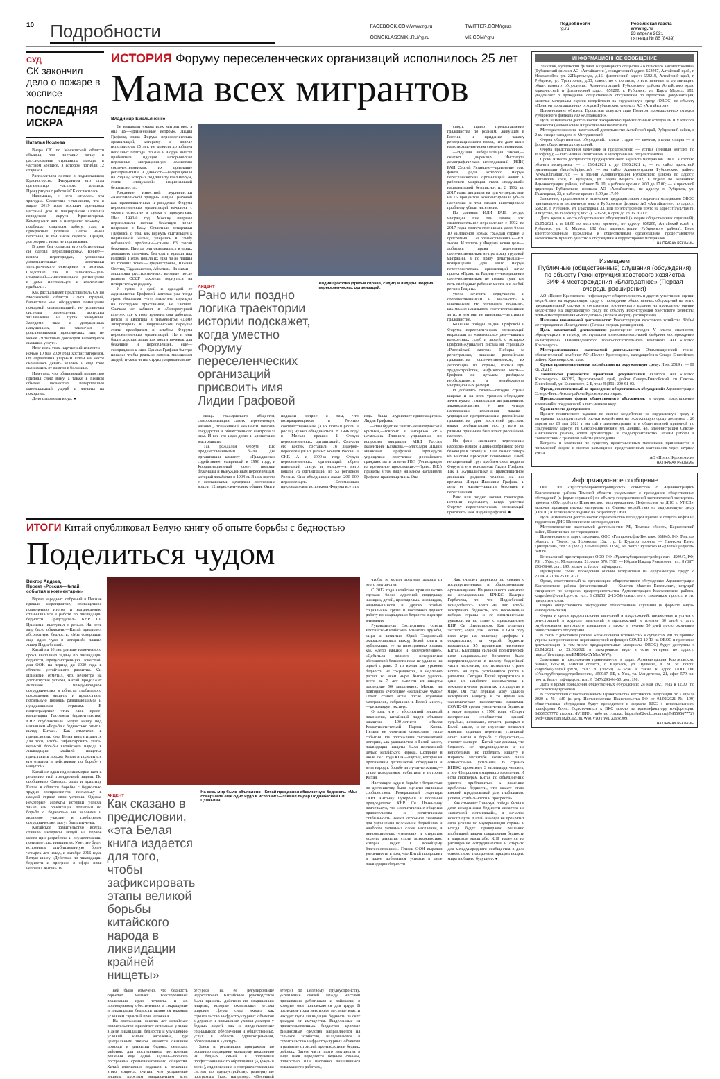10
Подробности
FACEBOOK.COM/www.rg.ru
ODNOKLASSNIKI.RU/rg.ru
TWITTER.COM/rgrus
VK.COM/rgru
Подробности
rg.ru
Российская газета
www.rg.ru
23 апреля 2021
пятница № 88 (8439)
СУД
СК закончил дело о пожаре в хосписе
ПОСЛЕДНЯЯ ИСКРА
Наталья Козлова
Вчера СК по Московской области объявил, что поставил точку в расследовании страшного пожара в частном хосписе, в котором погибли 12 стариков.
Располагался хоспис в подмосковном Красногорске. Фигурантом его стал организатор частного хосписа. Прокуратура с работой СК согласилась.
Напомним, с чего началась эта трагедия. Следствие установило, что в марте 2019 года москвич арендовал частный дом в микрорайоне Опалиха городского округа Красногорска. Коммерсант дал в интернете рекламу—пообещал старикам заботу, уход и прекрасные условия. Потом нанял персонал, в том числе сиделок. Правда, договоров с ними не подписывал.
В доме без согласия его собственника он сделал перепланировку. Точнее—возвел перегородки, установил дополнительные источники электрического освещения и розетки. Следствие так и записало—цель изменений—«максимальное размещение в доме постояльцев и извлечение прибыли».
Как рассказывает представитель СК по Московской области Ольга Врадий, бизнесмен «не оборудовал помещение пожарной сигнализацией, не установил системы оповещения, допустил захламление на путях эвакуации. Заведомо зная о допущенных нарушениях, он заключил с родственниками престарелых лиц не менее 29 типовых договоров возмездного оказания услуг».
Итог всех этих нарушений известен—ночью 10 мая 2020 года хоспис загорелся. От отравления угарным газом на месте скончалось девять человек и еще трое скончались от ожогов в больнице.
Известно, что обвиняемый полностью признал свою вину, а также в полном объеме возместил потерпевшим материальный ущерб и затраты на похороны.
Дело отправили в суд. ●
ИСТОРИЯ Форуму переселенческих организаций исполнилось 25 лет
Мама всех мигрантов
Владимир Емельяненко
Ее называли «мама всех мигрантов», а она их—«разнесенные ветром». Лидия Графова, глава Форума переселенческих организаций, которому в апреле исполнилось 25 лет, не дожила до юбилея неполных полгода. Но она и Форум вместе приблизили идущие исторические перемены: миграционную амнистию соотечественникам, их признание репатриантами и данность—возвращенцы на Родину, которых под защиту взял Форум, стали «подушкой» национальной безопасности.
Рождение известной журналистки «Комсомольской правды» Лидии Графовой как правозащитника и рождение Форума переселенческих организаций началось с «ожога совести» и сумки с продуктами. Шел 1990-й год. Москву впервые переполнили потоки беженцев после погромов в Баку. Страстные репортажи Графовой о том, как вернуть скитальцев к нормальной жизни, уперлись в глыбу небывалой проблемы—свыше 63 тысяч беженцев. Иногда они оказывались в одних домашних тапочках, без еды и крыши над головой. Потом пошла их едва ли не лавина из горячих точек—Приднестровье, Южная Осетия, Таджикистан, Абхазия... За ними—миллионы русскоязычных, которые после развала СССР захотели вернуться на историческую родину.
И сумок с едой и одеждой от журналистки Графовой, которая уже тогда среди беженцев стала символом надежды на последнее пристанище, не хватало. Сначала ее кабинет в «Литературной газете», где к тому времени она работала, потом и квартира в знаменитом «Доме литераторов» в Лаврушинском переулке стали прообразом и штабом Форума переселенческих организаций. Но и они были хороши лишь как места ночевок для беженцев и переселенцев, еще—сострадания к ним. Однако Графова быстро поняла: чтобы реально помочь миллионам людей, нужны четко структурированная по-
АКЦЕНТ
Рано или поздно логика траектории истории подскажет, когда уместно Форуму переселенческих организаций присвоить имя Лидии Графовой
Лидия Графова (третья справа, сидит) и лидеры Форума переселенческих организаций.
мощь гражданского общества, самоорганизация самих переселенцев, наконец, отлаженный механизм помощи государства и общественного контроля за ним. И все это надо долго и кропотливо выстраивать.
Так рождался Форум. Его предшественниками были две организации—комитет «Гражданское содействие», созданный в 1990 году, и Координационный совет помощи беженцам и вынужденным переселенцам, который заработал в 1994-м. В них вместе с московскими центрами постепенно вошли 12 переселенческих общин. Они и подняли вопрос о том, что возвращающимся в Россию соотечественникам (а их потоки росли и росли) нужно объединяться. В 1996 году в Москве прошел I Форум переселенческих организаций. Сначала его костяк составили 78 лидеров-переселенцев из разных концов России и СНГ. А в 2000-м году Форум переселенческих организаций обрел нынешний статус и «лицо»—в него вошли 76 организаций из 53 регионов России. Они объединили около 200 000 переселенцев. Бессменным председателем исполкома Форума все эти годы была журналист-правозащитник Лидия Графова.
—Нам будет не хватать ее материнской критики,—говорит в интервью «РГ» начальник Главного управления по вопросам миграции МВД России Валентина Казакова.—Благодаря Лидии Ивановне Графовой процедура упрощения получения российского гражданства и отмена РВП (Регистрация на временное проживание.—Прим. В.Е.) приняты в том виде, на каком настаивала Графова-правозащитник. Она
спорт, право предоставления гражданства по родным, живущим в России, и придание закону репатриационного права, что дает шанс на возвращение всем соотечественникам.
—Идущая либерализация закона,—считает директор Института демографических исследований (ИДИ) РАН Сергей Рязанцев,—признание того факта, ради которого Форум переселенческих организаций живет и работает: миграция стала «подушкой» национальной безопасности. С 1992 по 2017 годы миграция на три четверти, или на 75 процентов, компенсировала убыль населения и тем самым нивелировала проблему убыли населения.
По данным ИДИ РАН, ресурс миграции еще тем ценен, что самостоятельное переселение с 1992 по 2017 годы соотечественников дало более 10 миллионов новых граждан стране, а программа «Соотечественники»—830 тысяч. И теперь у Форума новая цель—добиться права переселения соотечественников не про праву трудовой миграции, а по праву репатриации—возвращения. Для этого Форум переселенческих организаций начал проект «Право на Родину»—возвращения соотечественников не только туда, где есть свободные рабочие места, а в любой регион Родины.
умела сочетать сердечность к соотечественникам и лояльность к чиновникам. Но отстаивала понимать, как можно наказывать соотечественников за то, в чем они не виновны,—за отказ в гражданстве.
Большие победы Лидии Графовой и Форума переселенческих организаций вырастали из «маленьких» дел—защиты конкретных судеб и людей, о которых Графова-журналист писала на страницах «Российской газеты». Поборы за регистрацию, лишение российского гражданства соотечественников, их депортация из страны, взятки при трудоустройстве, мифические квоты—Графова по деталям разбирала необходимость и неизбежность миграционных реформ.
И добилась своего—сегодня страна широко и на всех уровнях обсуждает, зачем нужна гуманизация миграционного законодательства. У нее четыре направления изменения закона—упрощение предоставления российского гражданства для носителей русского языка, реабилитация тех, у кого по разным причинам был изъят российский паспорт.
На фоне «великого переселения народов» в мире и лавинообразного роста беженцев в Европу и США только теперь ко многим приходит понимание, какой неподъемный груз проблем смог поднять Форум и его основатель Лидия Графова. Так в журналистике и правозащитном движении родился человек на все времена—Лидия Ивановна Графова—и делу ее жизни—защита беженцев и переселенцев.
Рано или поздно логика траектории истории подскажет, когда уместно Форуму переселенческих организаций присвоить имя Лидии Графовой. ●
ИТОГИ Китай опубликовал Белую книгу об опыте борьбы с бедностью
Поделиться чудом
Виктор Авдеев,
Проект «Россия—Китай: события и комментарии»
Вдоме народных собраний в Пекине прошло мероприятие, посвященное подведению итогов и награждению отличившихся в работе по ликвидации бедности. Председатель КНР Си Цзиньпин выступил с речью. На весь мир было объявлено—Китай преодолел абсолютную бедность. «Мы совершили еще одно чудо в истории!»—заявил лидер Поднебесной.
Китай на 10 лет раньше намеченного срока выполнил задачу по ликвидации бедности, предусмотренную Повесткой дня ООН на период до 2030 года в области устойчивого развития. Си Цзиньпин отметил, что, несмотря на достигнутые успехи, Китай продолжит активное международное сотрудничество в области глобального сокращения нищеты и предоставит посильную помощь развивающимся и нуждающимся странам. В подтверждение этих слов пресс-канцелярия Госсовета (правительства) КНР опубликовала Белую книгу под названием «Борьба с бедностью: опыт и вклад Китая». Как отмечено в предисловии, «эта Белая книга издается для того, чтобы зафиксировать этапы великой борьбы китайского народа в ликвидации крайней нищеты, представить подход Китая и поделиться его опытом и действиями по борьбе с нищетой».
Китай не один год планомерно шел к решению этой грандиозной задачи. По сообщению Синьхуа, опыт и практику Китая в области борьбы с бедностью трудно воспроизвести, поскольку в каждой стране свои условия. Однако некоторые аспекты истории успеха, такие как ориентация политики по борьбе с бедностью на человека и активное участие в глобальном сотрудничестве, могут быть изучены.
Китайское правительство всегда ставило интересы людей на первое место при разработке и осуществлении политических инициатив. Уместно будет вспомнить опубликованную более четырех лет назад, в октябре 2016 года, Белую книгу «Действия по ликвидации бедности и прогресс в сфере прав человека Китая». В
АКЦЕНТ
Как сказано в предисловии, «эта Белая книга издается для того, чтобы зафиксировать этапы великой борьбы китайского народа в ликвидации крайней нищеты»
На весь мир было объявлено—Китай преодолел абсолютную бедность. «Мы совершили еще одно чудо в истории!»—заявил лидер Поднебесной Си Цзиньпин.
ней было отмечено, что бедность серьезно мешает всестороннней реализации прав человека и их полноценному обеспечению, а сокращение и ликвидация бедности являются важным условием гарантий прав человека.
На протяжении многих лет китайское правительство прилагает огромные усилия в деле ликвидации бедности и улучшению условий жизни населения, где центральным звеном является оказание помощи в развитии бедных сельских районов, для постепенного достижения решения еще одной задачи—полного построения среднезажиточного общества. Китай взвешенно подошел к решению этого вопроса, считая, что устранение нищеты простым направлением всех ресурсов на ее регулирование недостаточно. Китайским руководством были приняты действия по сокращению нищеты, которые охватывают весьма широкие сферы, сюда входят как строительство инфраструктурных объектов в деревне и повышение уровня доходов у бедных людей, так и предоставление социального обеспечения и общественных услуг в области здравоохранения, образования и культуры.
Здесь и реализация программы по оказанию поддержки молодому поколению из бедных семей в получении профессионального образования («Дождь и роса»), оздоровление и совершенствованию систем по трудоустройству, развернутые программы (как, например, «Весенний ветер») по целевому трудоустройству, укрепление связей между местами проживания работников и районами, в которые они привлекаются для труда. В последние годы некоторые местные власти находят пути ликвидации бедности за счет доходов от имущества. Выделенные из правительственных бюджетов целевые финансовые средства направляются на сельское хозяйство, вкладываются в строительство инфраструктурных объектов и развитие отраслей производства в бедных районах. Затем часть этого имущества в виде паев передается бедным семьям, полностью или частично лишившимся возможности работать,
чтобы те могли получать доходы от этого имущества.
С 2012 года китайское правительство сделало более адресной поддержку женщин, детей, престарелых, инвалидов, нацменьшинств и других особых социальных групп и постоянно держит работу по сокращению бедности в центре внимания.
Руководитель Экспертного совета Российско-Китайского Комитета дружбы, мира и развития Юрий Тавровский охарактеризовал выход Белой книги и публикацию ее на иностранных языках как «дело важное и своевременное». «Добиться полного искоренения абсолютной бедности пока не удалось ни одной стране. В то время как уровень бедности не сокращается, а медленно растет во всем мире, Китаю удалось всего за 7 лет вывести из нищеты последние 99 миллионов. Можно ли повторить очередное «китайское чудо»? Ответ станет ясен после изучения материалов, собранных в Белой книге»,—резюмирует эксперт.
О том, что с абсолютной нищетой покончено, китайский лидер объявил накануне 100-летнего юбилея Коммунистической Партии Китая. Нельзя не отметить символизм этого события. На протяжении тысячелетней истории, как указывается в Белой книге, ликвидация нищеты была постоянной целью китайского народа. Создание в июле 1921 года КПК—партии, которая на протяжении десятилетий объединяла и вела народ к борьбе за лучшую жизнь,—стало поворотным событием в истории Китая.
Настоящее чудо в борьбе с бедностью по достоинству было оценено мировым сообществом. Генеральный секретарь ООН Антониу Гутерриш в послании председателю КНР Си Цзиньпину подчеркнул, что «политические общения правительства и политическая стабильность имеют огромное значение для улучшения положения беднейших и наиболее уязвимых слоев населения, а инновационная, «зеленая» и открытая модель развития стали возможностью, которая ведет к всеобщему благосостоянию». Генсек ООН выразил уверенность в том, что Китай продолжит и далее добиваться успехов в деле ликвидации бедности.
Как считает директор по связям с государственными и общественными организациями Национального комитета по исследованию БРИКС Валерия Горбачева, то, что Поднебесной понадобилось всего 40 лет, чтобы искоренить бедность, это несомненная победа страны и ее политического руководства во главе с председателем КНР Си Цзиньпином. Как отмечает эксперт, когда Дэн Сяопин в 1978 году взял курс на политику «реформ и открытости», за чертой бедности находилось 95 процентов населения Китая. Благодаря сильной политической воле национальное богатство было перераспределено в пользу беднейшей части населения, что позволило стране встать на путь устойчивого роста и развития. Сегодня Китай превратился в одно из наиболее экономически и технологически развитых государств в мире. Он стал первым, кому удалось искоренить нищету, в то время как экономические последствия пандемии COVID-19 грозят увеличением бедности в мире впервые с 1990 года. «Секрет построения «сообщества единой судьбы», возможно, отчасти раскрыт в Белой книге, и ее изучение позволит многим странам перенять успешный опыт Китая в борьбе с бедностью,—считает эксперт.—Китай уже доказал, что бедность не предопределена и не непобедима, но победить нищету в мировом масштабе возможно лишь совместными усилиями. В странах БРИКС проживает 3 миллиарда человек, а это 43 процента мирового населения. И если партнерам Китая по объединению удастся приблизиться к решению проблемы бедности, это может стать важной предпосылкой для глобального успеха, стабильности и прогресса».
Как отмечает Синьхуа, победа Китая в деле искоренения бедности является не «конечной остановкой», а началом нового пути. Китай никогда не прекратит свои усилия по модернизации страны и всегда будет привержен решению глобальной задачи сокращения бедности в мировом масштабе. КНР надеется на расширение сотрудничества и открыто для международного сообщества в деле совместного построения процветающего мира и общего будущего. ●
ИНФОРМАЦИОННОЕ СООБЩЕНИЕ
Заказчик, Рубцовский филиал Акционерного общества «Алтайского вагоностроения» (Рубцовский филиал АО «Алтайвагон»), юридический адрес: 658087, Алтайский край, г. Новоалтайск, ул. 22Партсъезда, д.16, фактический адрес: 658218, Алтайский край, г. Рубцовск, ул. Тракторная, д.33, совместно с органом, ответственным за организацию общественного обсуждения, Администрацией Рубцовского района Алтайского края, юридический и фактический адрес: 658200, г. Рубцовск, ул. Карла Маркса, 182, уведомляет о проведении общественных обсуждений по проектной документации, включая материалы оценки воздействия на окружающую среду (ОВОС) по объекту «Полигон промышленных отходов Рубцовского филиала АО «Алтайвагон».
Наименование объекта: Проектная документация Полигон промышленных отходов Рубцовского филиала АО «Алтайвагон».
Цель намечаемой деятельности: захоронение промышленных отходов IV и V классов опасности (малоопасные и практически неопасные).
Месторасположение намечаемой деятельности: Алтайский край, Рубцовский район, в 2 км северо-западнее п. Мичуринский.
Форма общественных обсуждений: первая стадия — заочная; вторая стадия — в форме общественных слушаний.
Форма представления замечаний и предложений: — устная (личный контакт, по телефону); — письменная (почтовыми и электронными отправлениями).
Сроки и места доступности предварительного варианта материалов ОВОС в составе объекта экспертизы: — с 23.04.2021 г. до 28.06.2021 г.; — на сайте проектной организации (http://sibgipro.ru); — на сайте Администрации Рубцовского района (www.rubradmin.ru); — в здании Администрации Рубцовского района по адресу: Алтайский край, г. Рубцовск, ул. Карла Маркса, 182, в отделе по экономике Администрации района, кабинет № 10, в рабочее время с 9.00 до 17.00; — в приемной директора Рубцовского филиала АО «Алтайвагон», по адресу: г. Рубцовск, ул. Тракторная, 33, в рабочее время с 8.00 до 17.00.
Заявления, предложения и замечания предварительного варианта материалов ОВОС принимаются в письменном виде в Рубцовском филиале АО «Алтайвагон», по адресу: 658218, г. Рубцовск, ул. Тракторная, 33, или по электронной почте на адрес: rfav@rfav.ru, или устно, по телефону: (38557) 7-06-56, в срок до 28.06.2021 г.
Дата, время и место общественных обсуждений (в форме общественных слушаний): 25.05.2021 г. в 14.00 по местному времени, по адресу: 658200, Алтайский край, г. Рубцовск, ул. К. Маркса, 182 (зал администрации Рубцовского района). Всем заинтересованным гражданам и общественным организациям предоставляется возможность принять участие в обсуждении и корректировке материалов.
НА ПРАВАХ РЕКЛАМЫ
Извещаем
Публичные (общественные) слушания (обсуждения) по объекту Реконструкция хвостового хозяйства ЗИФ-4 месторождения «Благодатное» (Первая очередь расширения)
АО «Полюс Красноярск» информирует общественность и других участников оценки воздействия на окружающую среду о проведении общественных обсуждений на этапе предварительной оценки и составления технического задания на проведение оценки воздействия на окружающую среду по объекту Реконструкция хвостового хозяйства ЗИФ-4 месторождения «Благодатное» (Первая очередь расширения).
Название намечаемой деятельности: Реконструкция хвостового хозяйства ЗИФ-4 месторождения «Благодатное» (Первая очередь расширения).
Цель намечаемой деятельности: размещение отходов V класса опасности, образующихся в период эксплуатации золотоизвлекательной фабрики месторождения «Благодатное» Олимпиадинского горно-обогатительного комбината АО «Полюс Красноярск».
Месторасположение намечаемой деятельности: Олимпиадинский горно-обогатительный комбинат АО «Полюс Красноярск», находящийся в Северо-Енисейском районе Красноярского края.
Сроки проведения оценки воздействия на окружающую среду: II кв. 2019 г. — III кв. 2021 г.
Заказчиком разработки проектной документации является АО «Полюс Красноярск», 663282, Красноярский край, район Северо-Енисейский, гп Северо-Енисейский, ул. Белинского, 2-Б, тел.: 8 (391) 290-61-03.
Орган, ответственный за проведение общественных обсуждений: Администрация Северо-Енисейского района Красноярского края.
Предполагаемая форма общественного обсуждения: в форме представления замечаний и предложений в письменном виде.
Срок и место доступности
Проект технического задания по оценке воздействия на окружающую среду и материалы предварительной оценки воздействия на окружающую среду доступны с 26 апреля по 28 мая 2021 г. на сайте администрации и в общественной приемной по следующему адресу: гп Северо-Енисейский, ул. Ленина, 48, администрация Северо-Енисейского района, отдел архитектуры и градостроительства. Режим работы в соответствии с графиком работы учреждения.
Вопросы и замечания по существу представленных материалов принимаются в письменной форме в местах размещения представленных материалов через журнал учета.
АО «Полюс Красноярск»
НА ПРАВАХ РЕКЛАМЫ
Информационное сообщение
ООО ПФ «Уралтрубопроводстройпроект» совместно с Администрацией Каргасокского района Томской области уведомляют о проведении общественных обсуждений (в форме слушаний) по объекту государственной экологической экспертизы проекта «Обустройство Шингинского месторождения. Нефтеналив на ДНС с УПСВ», включая предварительные материалы по Оценке воздействия на окружающую среду (ОВОС) и техническое задание на разработку ОВОС.
Цель намечаемой деятельности: строительство площадки приема и отпуска нефти на территории ДНС Шингинского месторождения.
Местоположение намечаемой деятельности: РФ, Томская область, Каргасокский район, Шингинское месторождение.
Наименование и адрес заказчика: ООО «Газпромнефть-Восток», 634045, РФ, Томская область, г. Томск, ул. Нахимова, 13а, стр. 1. Куратор проекта — Пьянкова Елена Григорьевна, тел.: 8 (3822) 310-810 (доб. 1158), эл. почта: Pyankova.EG@tomsk.gazprom-neft.ru.
Генеральный проектировщик: ООО ПФ «Уралтрубопроводстройпроект», 450047, РФ, РБ, г. Уфа, ул. Менделеева, 21, офис 570, ГИП — Ибраев Ильдар Ринатович, тел.: 8 (347) 293-04-60, доп. 190, эл.почта: ibraev_ir@utpsp.ru.
Примерные сроки проведения оценки воздействия на окружающую среду: с 23.04.2021 по 25.06.2021.
Орган, ответственный за организацию общественного обсуждения: Администрация Каргасокского района (ответственный — Колотов Максим Евгеньевич, ведущий специалист по вопросам градостроительства Администрации Каргасокского района, kargozhor@tomsk.gov.ru, тел.: 8 (38253) 2-13-54) совместно с заказчиком проекта и его представителем.
Форма общественного обсуждения: общественные слушания (в формате видео-конференц-связи).
Форма и сроки предоставления замечаний и предложений: письменная и устная с регистрацией в журнале замечаний и предложений в течение 30 дней с даты опубликования настоящего извещения, а также в течение 30 дней после окончания общественного обсуждения.
В связи с действием режима «повышенной готовности» в субъектах РФ по причине угрозы распространения коронавирусной инфекции COVID-19 ТЗ на ОВОС и проектная документация (в том числе предварительные материалы ОВОС) будут доступны с 23.04.2021 по 25.06.2021 в электронном виде в сети интернет по адресу: https://files.utpsp.ru/s/EMEjNbCYMateWWg.
Замечания и предложения принимаются: в адрес Администрации Каргасокского района, 636700, Томская область, с. Каргасок, ул. Пушкина, д. 31, эл. почта: kargozhor@tomsk.gov.ru, тел.: 8 (38253) 2-13-54, а также в адрес ООО ПФ «Уралтрубопроводстройпроект», 450047, РБ, г. Уфа, ул. Менделеева, 21, офис 570, эл. почта: ibraev_ir@utpsp.ru, тел.: 8 (347) 293-04-60, доп. 190.
Дата и время проведения общественных обсуждений: 24 мая 2021 года в 12.00 (по московскому времени).
В соответствии с постановлением Правительства Российской Федерации от 3 апреля 2020 г. № 440 (в ред. Постановления Правительства РФ от 04.02.2021 № 109) общественные обсуждения будут проводиться в формате ВКС с использованием платформы Zoom. Подключиться к ВКС можно по идентификатору конференции: 84559567772, пароль: 4VHHUc, либо по ссылке: https://us02web.zoom.us/j/84559567772?pwd=ZmNmamM2bGI2QmJWR0VzOThwUXBoZz09.
НА ПРАВАХ РЕКЛАМЫ